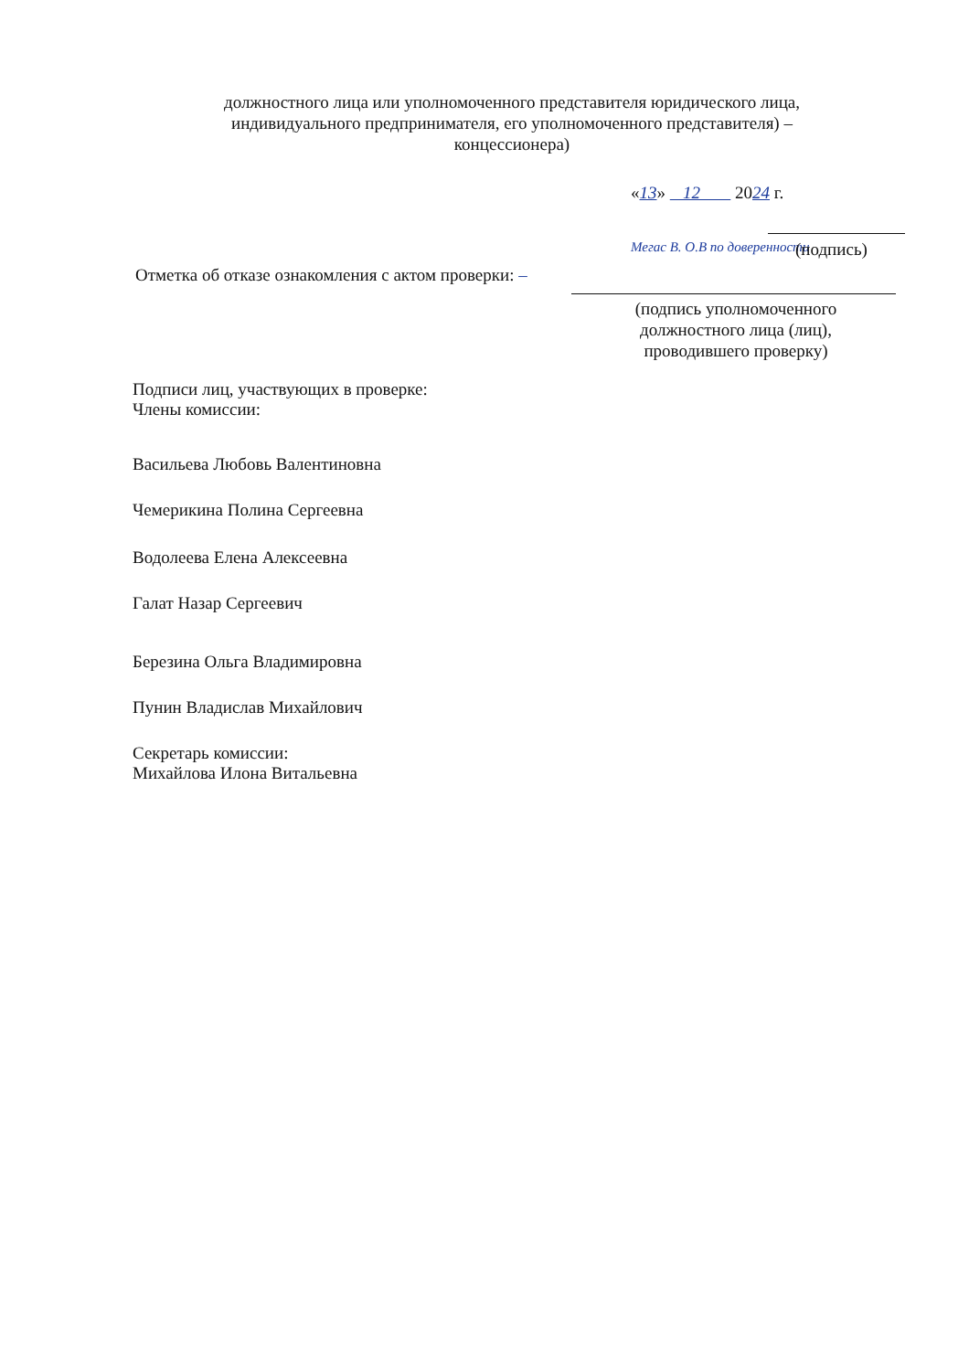должностного лица или уполномоченного представителя юридического лица, индивидуального предпринимателя, его уполномоченного представителя) – концессионера)
«13» 12 2024 г.
Мегас В. О.В по доверенности (подпись)
Отметка об отказе ознакомления с актом проверки: –
(подпись уполномоченного должностного лица (лиц), проводившего проверку)
Подписи лиц, участвующих в проверке:
Члены комиссии:
Васильева Любовь Валентиновна
Чемерикина Полина Сергеевна
Водолеева Елена Алексеевна
Галат Назар Сергеевич
Березина Ольга Владимировна
Пунин Владислав Михайлович
Секретарь комиссии:
Михайлова Илона Витальевна